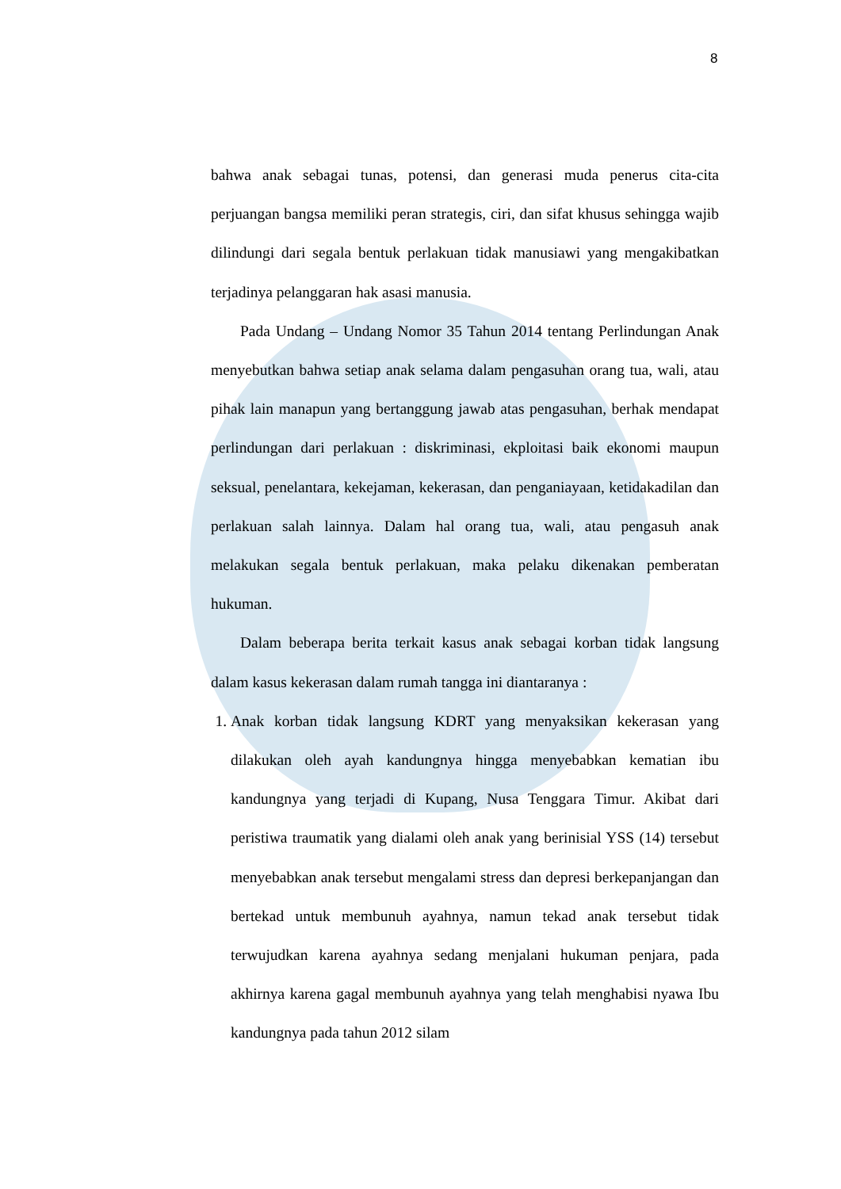8
bahwa anak sebagai tunas, potensi, dan generasi muda penerus cita-cita perjuangan bangsa memiliki peran strategis, ciri, dan sifat khusus sehingga wajib dilindungi dari segala bentuk perlakuan tidak manusiawi yang mengakibatkan terjadinya pelanggaran hak asasi manusia.
Pada Undang – Undang Nomor 35 Tahun 2014 tentang Perlindungan Anak menyebutkan bahwa setiap anak selama dalam pengasuhan orang tua, wali, atau pihak lain manapun yang bertanggung jawab atas pengasuhan, berhak mendapat perlindungan dari perlakuan : diskriminasi, ekploitasi baik ekonomi maupun seksual, penelantara, kekejaman, kekerasan, dan penganiayaan, ketidakadilan dan perlakuan salah lainnya. Dalam hal orang tua, wali, atau pengasuh anak melakukan segala bentuk perlakuan, maka pelaku dikenakan pemberatan hukuman.
Dalam beberapa berita terkait kasus anak sebagai korban tidak langsung dalam kasus kekerasan dalam rumah tangga ini diantaranya :
1. Anak korban tidak langsung KDRT yang menyaksikan kekerasan yang dilakukan oleh ayah kandungnya hingga menyebabkan kematian ibu kandungnya yang terjadi di Kupang, Nusa Tenggara Timur. Akibat dari peristiwa traumatik yang dialami oleh anak yang berinisial YSS (14) tersebut menyebabkan anak tersebut mengalami stress dan depresi berkepanjangan dan bertekad untuk membunuh ayahnya, namun tekad anak tersebut tidak terwujudkan karena ayahnya sedang menjalani hukuman penjara, pada akhirnya karena gagal membunuh ayahnya yang telah menghabisi nyawa Ibu kandungnya pada tahun 2012 silam